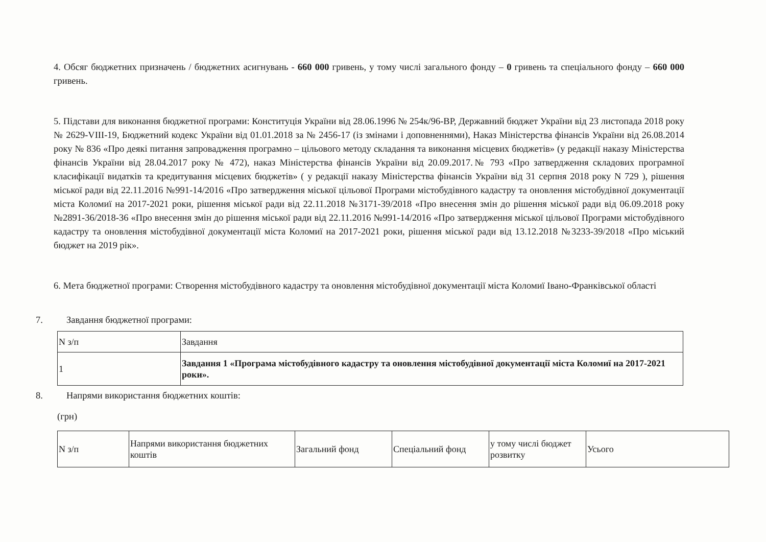4. Обсяг бюджетних призначень / бюджетних асигнувань - 660 000 гривень, у тому числі загального фонду – 0 гривень та спеціального фонду – 660 000 гривень.
5. Підстави для виконання бюджетної програми: Конституція України від 28.06.1996 № 254к/96-ВР, Державний бюджет України від 23 листопада 2018 року № 2629-VIII-19, Бюджетний кодекс України від 01.01.2018 за № 2456-17 (із змінами і доповненнями), Наказ Міністерства фінансів України від 26.08.2014 року № 836 «Про деякі питання запровадження програмно – цільового методу складання та виконання місцевих бюджетів» (у редакції наказу Міністерства фінансів України від 28.04.2017 року № 472), наказ Міністерства фінансів України від 20.09.2017.№ 793 «Про затвердження складових програмної класифікації видатків та кредитування місцевих бюджетів» ( у редакції наказу Міністерства фінансів України від 31 серпня 2018 року N 729 ), рішення міської ради від 22.11.2016 №991-14/2016 «Про затвердження міської цільової Програми містобудівного кадастру та оновлення містобудівної документації міста Коломиї на 2017-2021 роки, рішення міської ради від 22.11.2018 №3171-39/2018 «Про внесення змін до рішення міської ради від 06.09.2018 року №2891-36/2018-36 «Про внесення змін до рішення міської ради від 22.11.2016 №991-14/2016 «Про затвердження міської цільової Програми містобудівного кадастру та оновлення містобудівної документації міста Коломиї на 2017-2021 роки, рішення міської ради від 13.12.2018 №3233-39/2018 «Про міський бюджет на 2019 рік».
6. Мета бюджетної програми: Створення містобудівного кадастру та оновлення містобудівної документації міста Коломиї Івано-Франківської області
7. Завдання бюджетної програми:
| N з/п | Завдання |
| 1 | Завдання 1 «Програма містобудівного кадастру та оновлення містобудівної документації міста Коломиї на 2017-2021 роки». |
8. Напрями використання бюджетних коштів:
(грн)
| N з/п | Напрями використання бюджетних коштів | Загальний фонд | Спеціальний фонд | у тому числі бюджет розвитку | Усього |